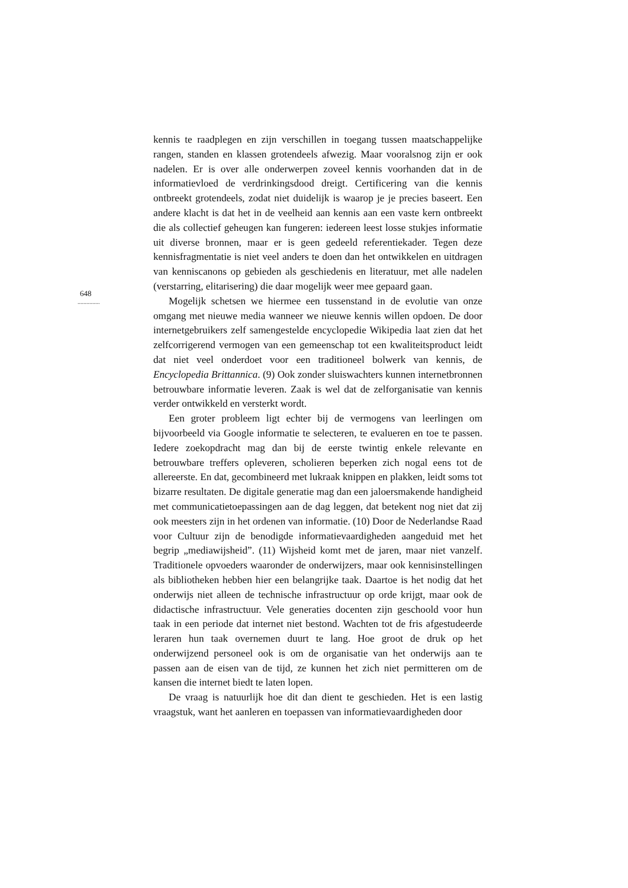648
...............
kennis te raadplegen en zijn verschillen in toegang tussen maatschappelijke rangen, standen en klassen grotendeels afwezig. Maar vooralsnog zijn er ook nadelen. Er is over alle onderwerpen zoveel kennis voorhanden dat in de informatievloed de verdrinkingsdood dreigt. Certificering van die kennis ontbreekt grotendeels, zodat niet duidelijk is waarop je je precies baseert. Een andere klacht is dat het in de veelheid aan kennis aan een vaste kern ontbreekt die als collectief geheugen kan fungeren: iedereen leest losse stukjes informatie uit diverse bronnen, maar er is geen gedeeld referentiekader. Tegen deze kennisfragmentatie is niet veel anders te doen dan het ontwikkelen en uitdragen van kenniscanons op gebieden als geschiedenis en literatuur, met alle nadelen (verstarring, elitarisering) die daar mogelijk weer mee gepaard gaan.
Mogelijk schetsen we hiermee een tussenstand in de evolutie van onze omgang met nieuwe media wanneer we nieuwe kennis willen opdoen. De door internetgebruikers zelf samengestelde encyclopedie Wikipedia laat zien dat het zelfcorrigerend vermogen van een gemeenschap tot een kwaliteitsproduct leidt dat niet veel onderdoet voor een traditioneel bolwerk van kennis, de Encyclopedia Brittannica. (9) Ook zonder sluiswachters kunnen internetbronnen betrouwbare informatie leveren. Zaak is wel dat de zelforganisatie van kennis verder ontwikkeld en versterkt wordt.
Een groter probleem ligt echter bij de vermogens van leerlingen om bijvoorbeeld via Google informatie te selecteren, te evalueren en toe te passen. Iedere zoekopdracht mag dan bij de eerste twintig enkele relevante en betrouwbare treffers opleveren, scholieren beperken zich nogal eens tot de allereerste. En dat, gecombineerd met lukraak knippen en plakken, leidt soms tot bizarre resultaten. De digitale generatie mag dan een jaloersmakende handigheid met communicatietoepassingen aan de dag leggen, dat betekent nog niet dat zij ook meesters zijn in het ordenen van informatie. (10) Door de Nederlandse Raad voor Cultuur zijn de benodigde informatievaardigheden aangeduid met het begrip „mediawijsheid”. (11) Wijsheid komt met de jaren, maar niet vanzelf. Traditionele opvoeders waaronder de onderwijzers, maar ook kennisinstellingen als bibliotheken hebben hier een belangrijke taak. Daartoe is het nodig dat het onderwijs niet alleen de technische infrastructuur op orde krijgt, maar ook de didactische infrastructuur. Vele generaties docenten zijn geschoold voor hun taak in een periode dat internet niet bestond. Wachten tot de fris afgestudeerde leraren hun taak overnemen duurt te lang. Hoe groot de druk op het onderwijzend personeel ook is om de organisatie van het onderwijs aan te passen aan de eisen van de tijd, ze kunnen het zich niet permitteren om de kansen die internet biedt te laten lopen.
De vraag is natuurlijk hoe dit dan dient te geschieden. Het is een lastig vraagstuk, want het aanleren en toepassen van informatievaardigheden door